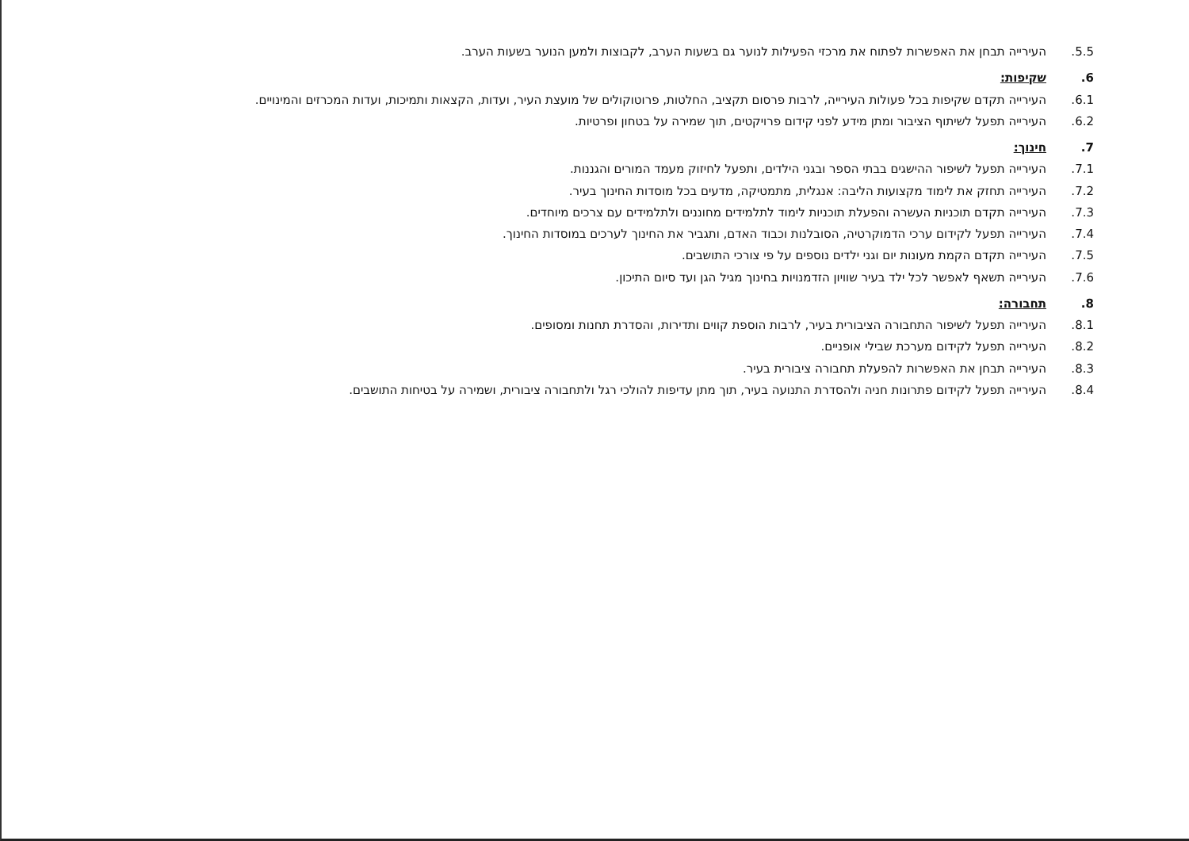5.5. העירייה תבחן את האפשרות לפתוח את מרכזי הפעילות לנוער גם בשעות הערב, לקבוצות ולמען הנוער בשעות הערב.
6. שקיפות:
6.1. העירייה תקדם שקיפות בכל פעולות העירייה, לרבות פרסום תקציב, החלטות, פרוטוקולים של מועצת העיר, ועדות, הקצאות ותמיכות, ועדות המכרזים והמינויים.
6.2. העירייה תפעל לשיתוף הציבור ומתן מידע לפני קידום פרויקטים, תוך שמירה על בטחון ופרטיות.
7. חינוך:
7.1. העירייה תפעל לשיפור ההישגים בבתי הספר ובגני הילדים, ותפעל לחיזוק מעמד המורים והגננות.
7.2. העירייה תחזק את לימוד מקצועות הליבה: אנגלית, מתמטיקה, מדעים בכל מוסדות החינוך בעיר.
7.3. העירייה תקדם תוכניות העשרה והפעלת תוכניות לימוד לתלמידים מחוננים ולתלמידים עם צרכים מיוחדים.
7.4. העירייה תפעל לקידום ערכי הדמוקרטיה, הסובלנות וכבוד האדם, ותגביר את החינוך לערכים במוסדות החינוך.
7.5. העירייה תקדם הקמת מעונות יום וגני ילדים נוספים על פי צורכי התושבים.
7.6. העירייה תשאף לאפשר לכל ילד בעיר שוויון הזדמנויות בחינוך מגיל הגן ועד סיום התיכון.
8. תחבורה:
8.1. העירייה תפעל לשיפור התחבורה הציבורית בעיר, לרבות הוספת קווים ותדירות, והסדרת תחנות ומסופים.
8.2. העירייה תפעל לקידום מערכת שבילי אופניים.
8.3. העירייה תבחן את האפשרות להפעלת תחבורה ציבורית בעיר.
8.4. העירייה תפעל לקידום פתרונות חניה ולהסדרת התנועה בעיר, תוך מתן עדיפות להולכי רגל ולתחבורה ציבורית, ושמירה על בטיחות התושבים.